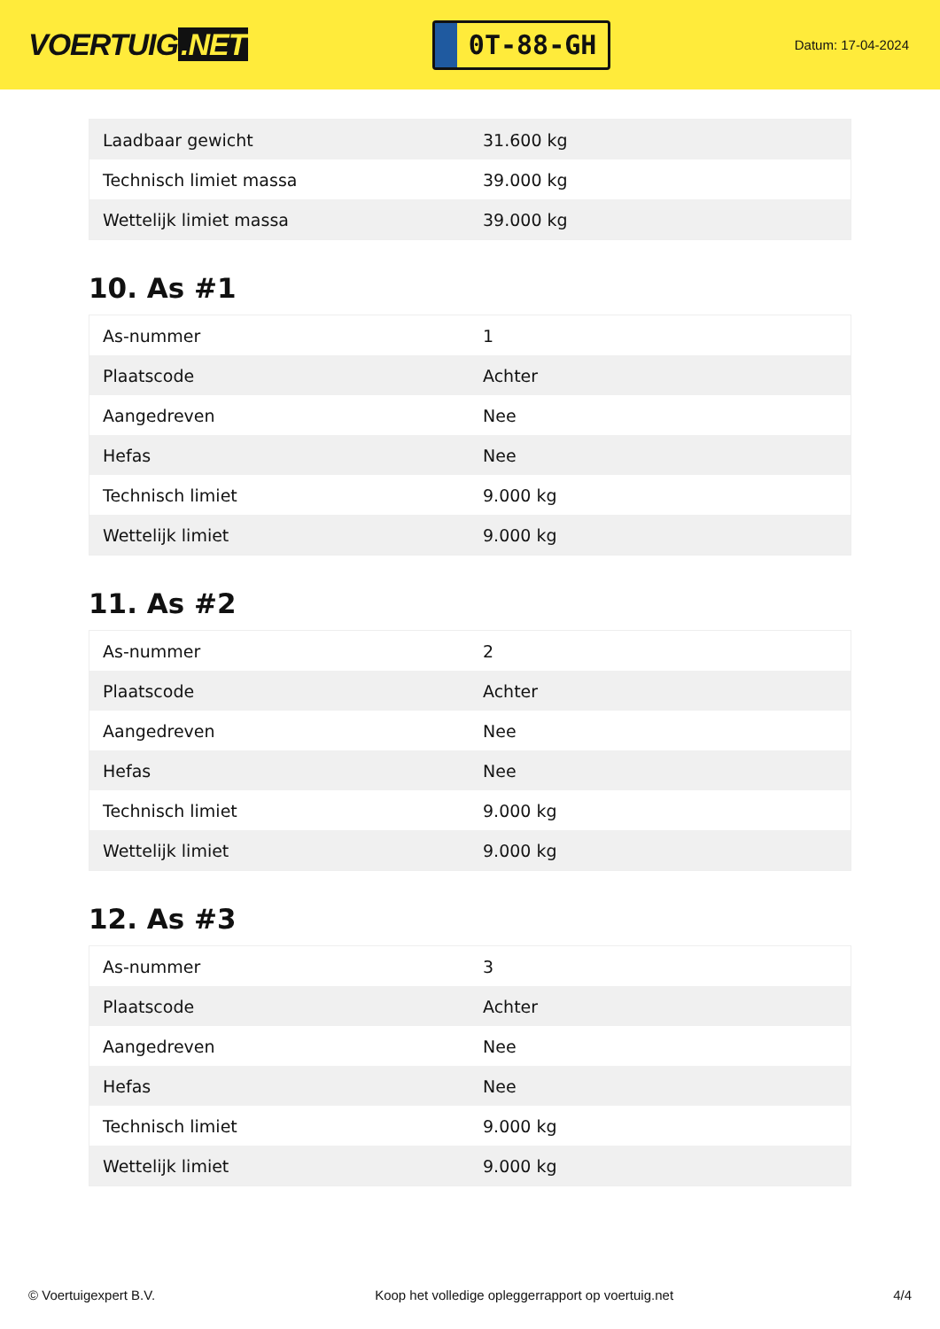VOERTUIG.NET
0T-88-GH
Datum: 17-04-2024
| Laadbaar gewicht | 31.600 kg |
| Technisch limiet massa | 39.000 kg |
| Wettelijk limiet massa | 39.000 kg |
10. As #1
| As-nummer | 1 |
| Plaatscode | Achter |
| Aangedreven | Nee |
| Hefas | Nee |
| Technisch limiet | 9.000 kg |
| Wettelijk limiet | 9.000 kg |
11. As #2
| As-nummer | 2 |
| Plaatscode | Achter |
| Aangedreven | Nee |
| Hefas | Nee |
| Technisch limiet | 9.000 kg |
| Wettelijk limiet | 9.000 kg |
12. As #3
| As-nummer | 3 |
| Plaatscode | Achter |
| Aangedreven | Nee |
| Hefas | Nee |
| Technisch limiet | 9.000 kg |
| Wettelijk limiet | 9.000 kg |
© Voertuigexpert B.V. Koop het volledige opleggerrapport op voertuig.net 4/4